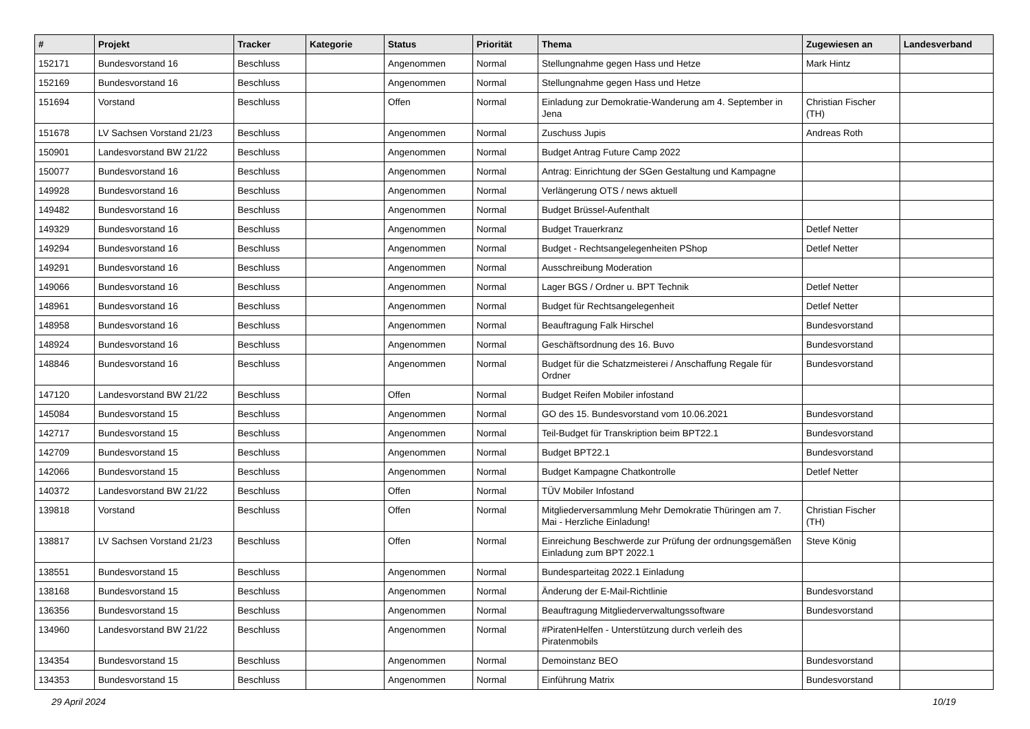| # | Projekt | Tracker | Kategorie | Status | Priorität | Thema | Zugewiesen an | Landesverband |
| --- | --- | --- | --- | --- | --- | --- | --- | --- |
| 152171 | Bundesvorstand 16 | Beschluss | | Angenommen | Normal | Stellungnahme gegen Hass und Hetze | Mark Hintz | |
| 152169 | Bundesvorstand 16 | Beschluss | | Angenommen | Normal | Stellungnahme gegen Hass und Hetze | | |
| 151694 | Vorstand | Beschluss | | Offen | Normal | Einladung zur Demokratie-Wanderung am 4. September in Jena | Christian Fischer (TH) | |
| 151678 | LV Sachsen Vorstand 21/23 | Beschluss | | Angenommen | Normal | Zuschuss Jupis | Andreas Roth | |
| 150901 | Landesvorstand BW 21/22 | Beschluss | | Angenommen | Normal | Budget Antrag Future Camp 2022 | | |
| 150077 | Bundesvorstand 16 | Beschluss | | Angenommen | Normal | Antrag: Einrichtung der SGen Gestaltung und Kampagne | | |
| 149928 | Bundesvorstand 16 | Beschluss | | Angenommen | Normal | Verlängerung OTS / news aktuell | | |
| 149482 | Bundesvorstand 16 | Beschluss | | Angenommen | Normal | Budget Brüssel-Aufenthalt | | |
| 149329 | Bundesvorstand 16 | Beschluss | | Angenommen | Normal | Budget Trauerkranz | Detlef Netter | |
| 149294 | Bundesvorstand 16 | Beschluss | | Angenommen | Normal | Budget - Rechtsangelegenheiten PShop | Detlef Netter | |
| 149291 | Bundesvorstand 16 | Beschluss | | Angenommen | Normal | Ausschreibung Moderation | | |
| 149066 | Bundesvorstand 16 | Beschluss | | Angenommen | Normal | Lager BGS / Ordner u. BPT Technik | Detlef Netter | |
| 148961 | Bundesvorstand 16 | Beschluss | | Angenommen | Normal | Budget für Rechtsangelegenheit | Detlef Netter | |
| 148958 | Bundesvorstand 16 | Beschluss | | Angenommen | Normal | Beauftragung Falk Hirschel | Bundesvorstand | |
| 148924 | Bundesvorstand 16 | Beschluss | | Angenommen | Normal | Geschäftsordnung des 16. Buvo | Bundesvorstand | |
| 148846 | Bundesvorstand 16 | Beschluss | | Angenommen | Normal | Budget für die Schatzmeisterei / Anschaffung Regale für Ordner | Bundesvorstand | |
| 147120 | Landesvorstand BW 21/22 | Beschluss | | Offen | Normal | Budget Reifen Mobiler infostand | | |
| 145084 | Bundesvorstand 15 | Beschluss | | Angenommen | Normal | GO des 15. Bundesvorstand vom 10.06.2021 | Bundesvorstand | |
| 142717 | Bundesvorstand 15 | Beschluss | | Angenommen | Normal | Teil-Budget für Transkription beim BPT22.1 | Bundesvorstand | |
| 142709 | Bundesvorstand 15 | Beschluss | | Angenommen | Normal | Budget BPT22.1 | Bundesvorstand | |
| 142066 | Bundesvorstand 15 | Beschluss | | Angenommen | Normal | Budget Kampagne Chatkontrolle | Detlef Netter | |
| 140372 | Landesvorstand BW 21/22 | Beschluss | | Offen | Normal | TÜV Mobiler Infostand | | |
| 139818 | Vorstand | Beschluss | | Offen | Normal | Mitgliederversammlung Mehr Demokratie Thüringen am 7. Mai - Herzliche Einladung! | Christian Fischer (TH) | |
| 138817 | LV Sachsen Vorstand 21/23 | Beschluss | | Offen | Normal | Einreichung Beschwerde zur Prüfung der ordnungsgemäßen Einladung zum BPT 2022.1 | Steve König | |
| 138551 | Bundesvorstand 15 | Beschluss | | Angenommen | Normal | Bundesparteitag 2022.1 Einladung | | |
| 138168 | Bundesvorstand 15 | Beschluss | | Angenommen | Normal | Änderung der E-Mail-Richtlinie | Bundesvorstand | |
| 136356 | Bundesvorstand 15 | Beschluss | | Angenommen | Normal | Beauftragung Mitgliederverwaltungssoftware | Bundesvorstand | |
| 134960 | Landesvorstand BW 21/22 | Beschluss | | Angenommen | Normal | #PiratenHelfen - Unterstützung durch verleih des Piratenmobils | | |
| 134354 | Bundesvorstand 15 | Beschluss | | Angenommen | Normal | Demoinstanz BEO | Bundesvorstand | |
| 134353 | Bundesvorstand 15 | Beschluss | | Angenommen | Normal | Einführung Matrix | Bundesvorstand | |
29 April 2024 10/19